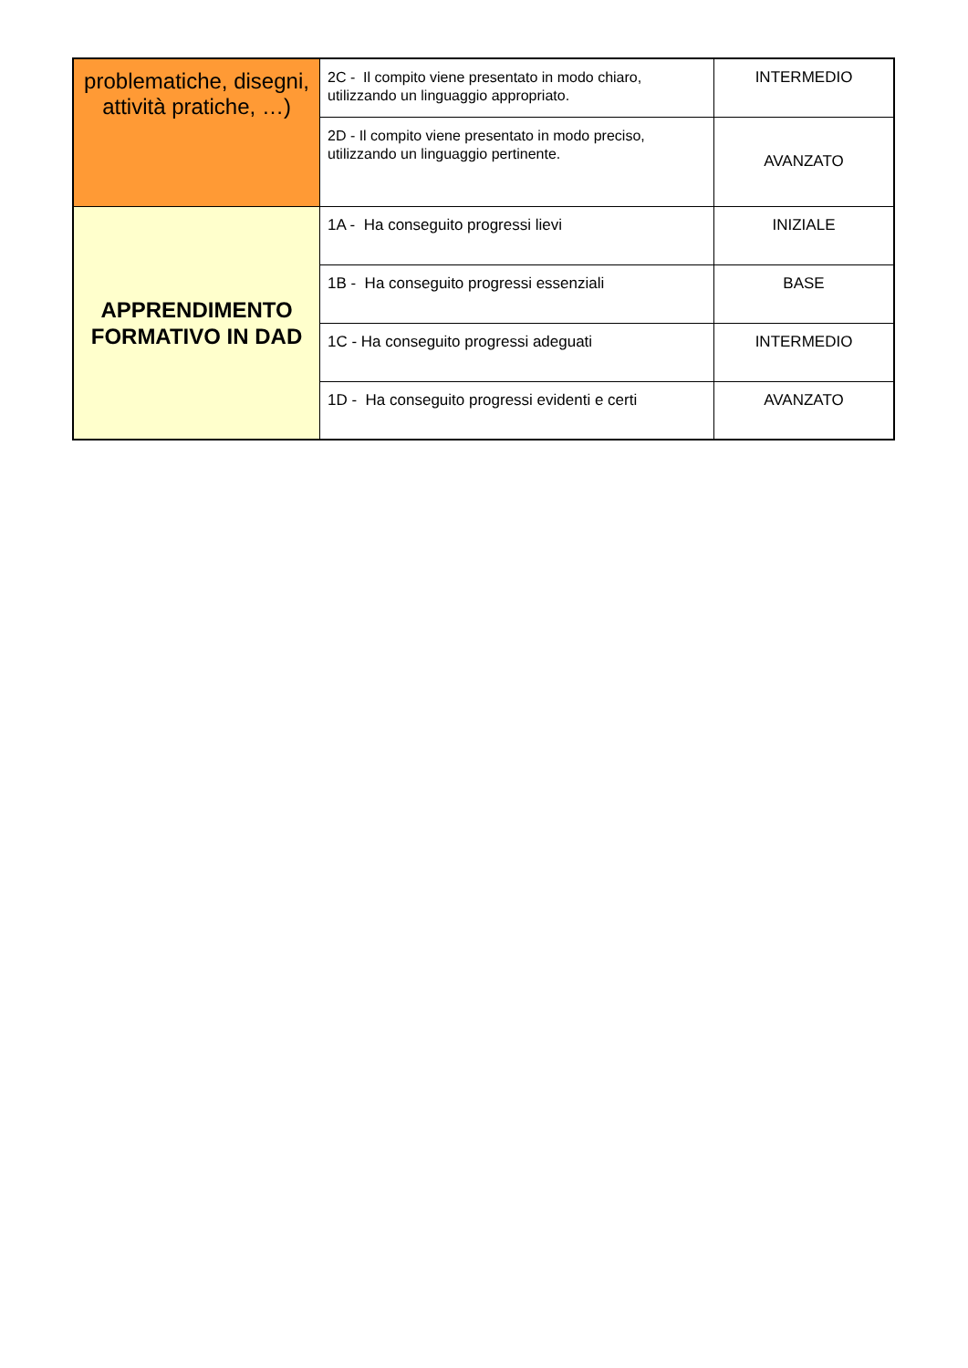| problematiche, disegni, attività pratiche, …) | 2C - Il compito viene presentato in modo chiaro, utilizzando un linguaggio appropriato. | INTERMEDIO |
| | 2D - Il compito viene presentato in modo preciso, utilizzando un linguaggio pertinente. | AVANZATO |
| APPRENDIMENTO FORMATIVO IN DAD | 1A - Ha conseguito progressi lievi | INIZIALE |
| | 1B - Ha conseguito progressi essenziali | BASE |
| | 1C - Ha conseguito progressi adeguati | INTERMEDIO |
| | 1D - Ha conseguito progressi evidenti e certi | AVANZATO |